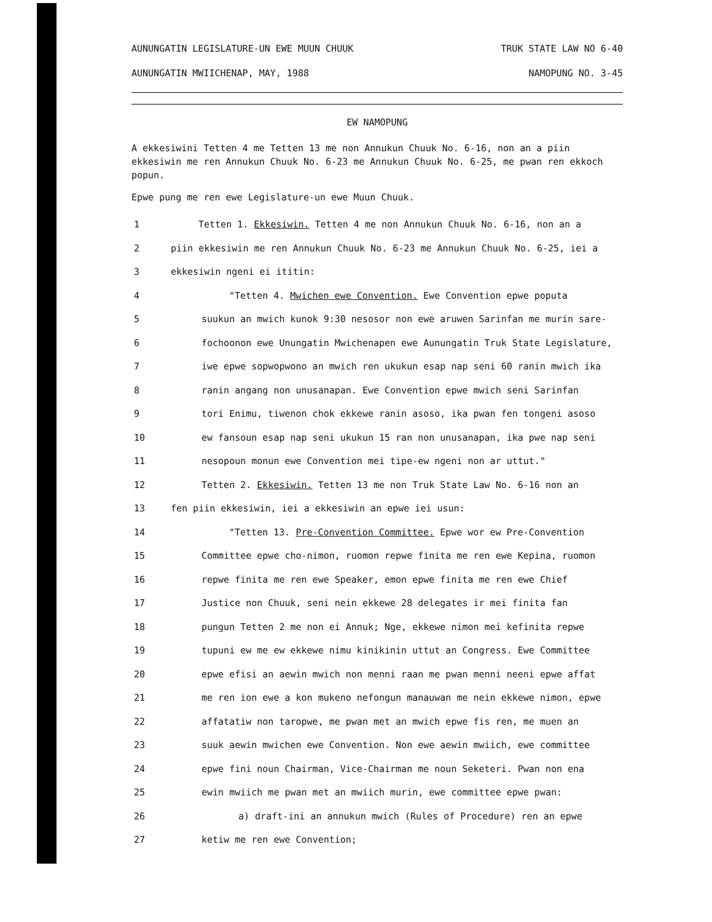AUNUNGATIN LEGISLATURE-UN EWE MUUN CHUUK TRUK STATE LAW NO 6-40
AUNUNGATIN MWIICHENAP, MAY, 1988 NAMOPUNG NO. 3-45
EW NAMOPUNG
A ekkesiwini Tetten 4 me Tetten 13 me non Annukun Chuuk No. 6-16, non an a piin ekkesiwin me ren Annukun Chuuk No. 6-23 me Annukun Chuuk No. 6-25, me pwan ren ekkoch popun.
Epwe pung me ren ewe Legislature-un ewe Muun Chuuk.
1 Tetten 1. Ekkesiwin. Tetten 4 me non Annukun Chuuk No. 6-16, non an a
2 piin ekkesiwin me ren Annukun Chuuk No. 6-23 me Annukun Chuuk No. 6-25, iei a
3 ekkesiwin ngeni ei ititin:
4 "Tetten 4. Mwichen ewe Convention. Ewe Convention epwe poputa
5 suukun an mwich kunok 9:30 nesosor non ewe aruwen Sarinfan me murin sare-
6 fochoonon ewe Unungatin Mwichenapen ewe Aunungatin Truk State Legislature,
7 iwe epwe sopwopwono an mwich ren ukukun esap nap seni 60 ranin mwich ika
8 ranin angang non unusanapan. Ewe Convention epwe mwich seni Sarinfan
9 tori Enimu, tiwenon chok ekkewe ranin asoso, ika pwan fen tongeni asoso
10 ew fansoun esap nap seni ukukun 15 ran non unusanapan, ika pwe nap seni
11 nesopoun monun ewe Convention mei tipe-ew ngeni non ar uttut."
12 Tetten 2. Ekkesiwin. Tetten 13 me non Truk State Law No. 6-16 non an
13 fen piin ekkesiwin, iei a ekkesiwin an epwe iei usun:
14 "Tetten 13. Pre-Convention Committee. Epwe wor ew Pre-Convention
15 Committee epwe cho-nimon, ruomon repwe finita me ren ewe Kepina, ruomon
16 repwe finita me ren ewe Speaker, emon epwe finita me ren ewe Chief
17 Justice non Chuuk, seni nein ekkewe 28 delegates ir mei finita fan
18 pungun Tetten 2 me non ei Annuk; Nge, ekkewe nimon mei kefinita repwe
19 tupuni ew me ew ekkewe nimu kinikinin uttut an Congress. Ewe Committee
20 epwe efisi an aewin mwich non menni raan me pwan menni neeni epwe affat
21 me ren ion ewe a kon mukeno nefongun manauwan me nein ekkewe nimon, epwe
22 affatatiw non taropwe, me pwan met an mwich epwe fis ren, me muen an
23 suuk aewin mwichen ewe Convention. Non ewe aewin mwiich, ewe committee
24 epwe fini noun Chairman, Vice-Chairman me noun Seketeri. Pwan non ena
25 ewin mwiich me pwan met an mwiich murin, ewe committee epwe pwan:
26 a) draft-ini an annukun mwich (Rules of Procedure) ren an epwe
27 ketiw me ren ewe Convention;